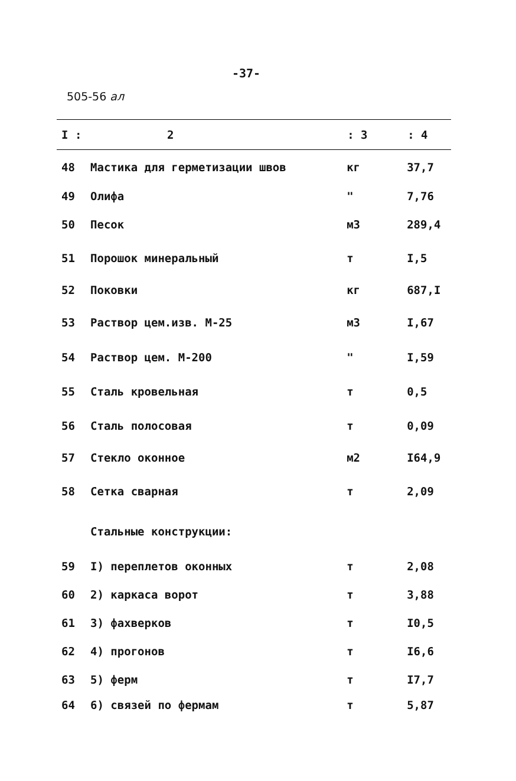-37-
505-56 ал
| I : | 2 | : 3 | : 4 |
| --- | --- | --- | --- |
| 48 | Мастика для герметизации швов | кг | 37,7 |
| 49 | Олифа | " | 7,76 |
| 50 | Песок | м3 | 289,4 |
| 51 | Порошок минеральный | т | I,5 |
| 52 | Поковки | кг | 687,I |
| 53 | Раствор цем.изв. М-25 | м3 | I,67 |
| 54 | Раствор цем. М-200 | " | I,59 |
| 55 | Сталь кровельная | т | 0,5 |
| 56 | Сталь полосовая | т | 0,09 |
| 57 | Стекло оконное | м2 | I64,9 |
| 58 | Сетка сварная | т | 2,09 |
| | Стальные конструкции: | | |
| 59 | I) переплетов оконных | т | 2,08 |
| 60 | 2) каркаса ворот | т | 3,88 |
| 61 | 3) фахверков | т | I0,5 |
| 62 | 4) прогонов | т | I6,6 |
| 63 | 5) ферм | т | I7,7 |
| 64 | 6) связей по фермам | т | 5,87 |